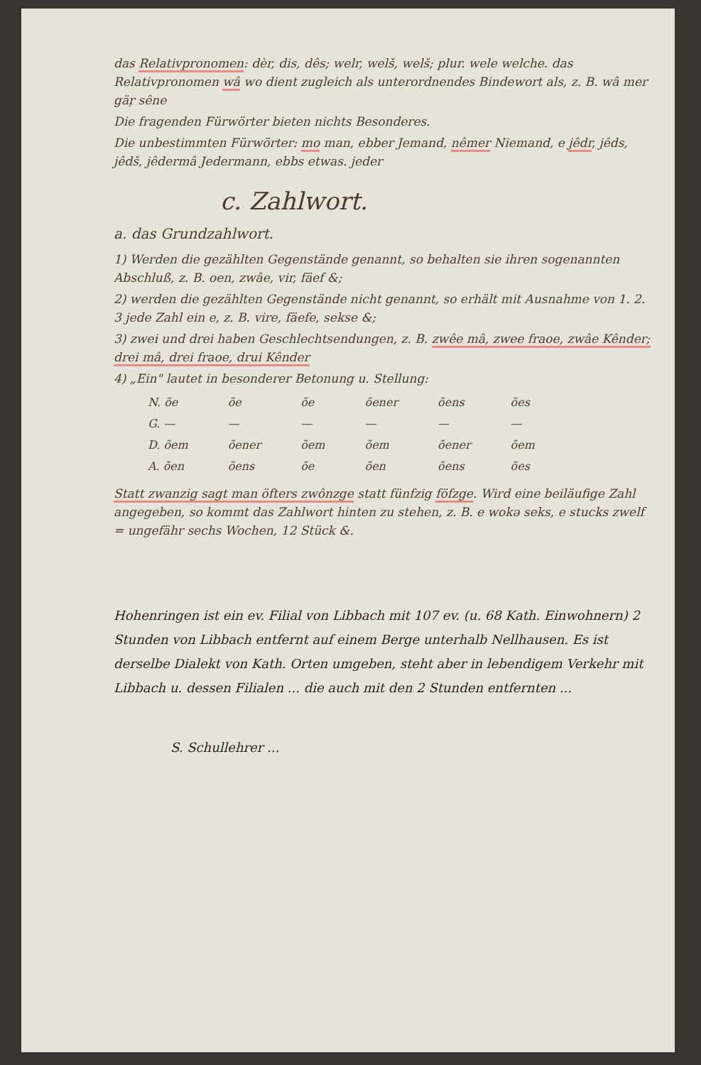das Relativpronomen: dèr, dis, dês; welr, welš, welš; plur. wele welche. das Relativpronomen wâ wo dient zugleich als unterordnendes Bindewort als, z. B. wâ mer gäŗ sêne
Die fragenden Fürwörter bieten nichts Besonderes.
Die unbestimmten Fürwörter: mo man, ebber Jemand, nêmer Niemand, e jêdr, jêds, jêdš, jêdermâ Jedermann, ebbs etwas. jeder
c. Zahlwort.
a. das Grundzahlwort.
1) Werden die gezählten Gegenstände genannt, so behalten sie ihren sogenannten Abschluß, z. B. oen, zwâe, vir, fäef &;
2) werden die gezählten Gegenstände nicht genannt, so erhält mit Ausnahme von 1. 2. 3 jede Zahl ein e, z. B. vire, fäefe, sekse &;
3) zwei und drei haben Geschlechtsendungen, z. B. zwêe mâ, zwee fraoe, zwâe Kênder; drei mâ, drei fraoe, drui Kênder
4) „Ein" lautet in besonderer Betonung u. Stellung:
| N. õe | õe | õe | õener | õens | ões |
| G. — | — | — | — | — | — |
| D. õem | õener | õem | õem | õener | õem |
| A. õen | õens | õe | õen | õens | ões |
Statt zwanzig sagt man öfters zwônzge statt fünfzig föfzge. Wird eine beiläufige Zahl angegeben, so kommt das Zahlwort hinten zu stehen, z. B. e wokə seks, e stucks zwelf = ungefähr sechs Wochen, 12 Stück &.
Hohenringen ist ein ev. Filial von Libbach mit 107 ev. (u. 68 Kath. Einwohnern) 2 Stunden von Libbach entfernt auf einem Berge unterhalb Nellhausen. Es ist derselbe Dialekt von Kath. Orten umgeben, steht aber in lebendigem Verkehr mit Libbach u. dessen Filialen ... die auch mit den 2 Stunden entfernten ...
S. Schullehrer ...